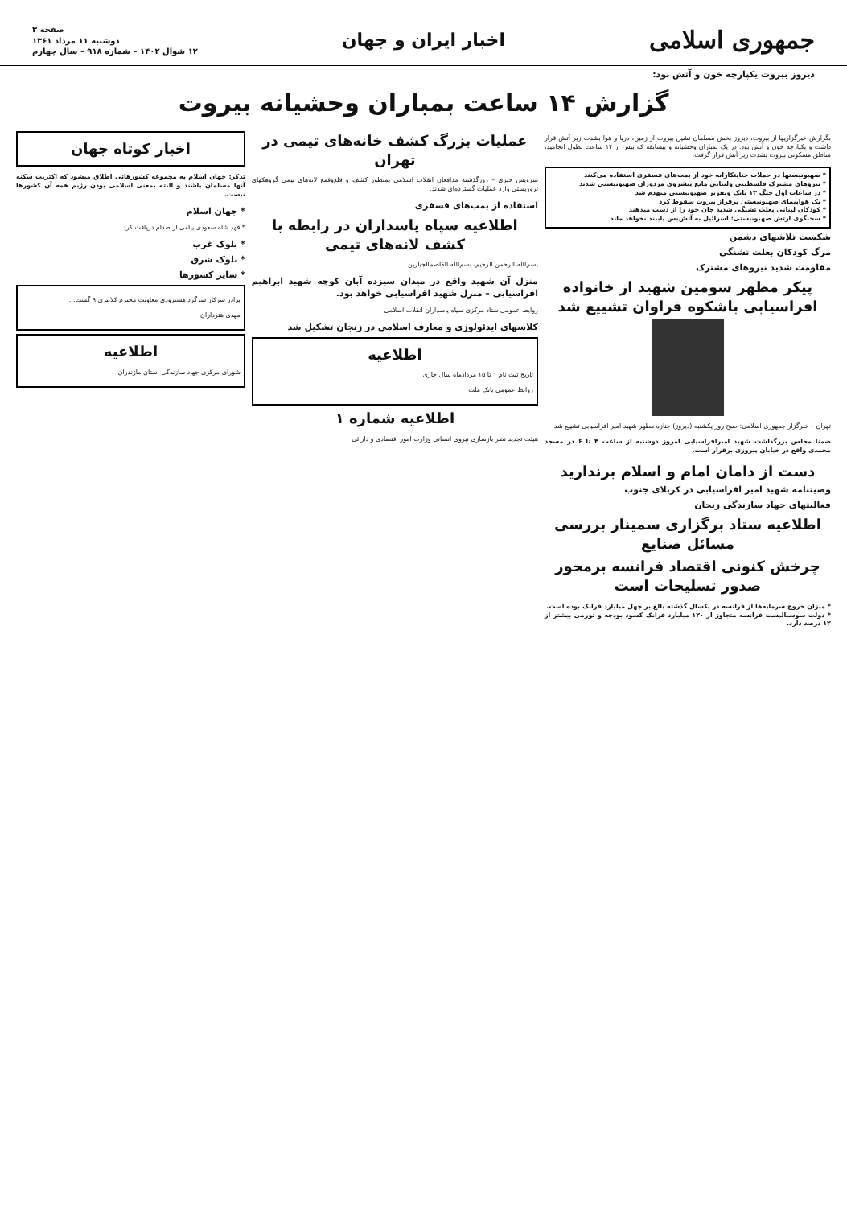جمهوری اسلامی
اخبار ایران و جهان
صفحه ۳
دوشنبه ۱۱ مرداد ۱۳۶۱
۱۲ شوال ۱۴۰۲ – شماره ۹۱۸ – سال چهارم
دیروز بیروت یکپارچه خون و آتش بود:
گزارش ۱۴ ساعت بمباران وحشیانه بیروت
بگزارش خبرگزاریها از بیروت، دیروز بخش مسلمان نشین بیروت از زمین، دریا و هوا بشدت زیر آتش قرار داشت و یکپارچه خون و آتش بود. در یک بمباران وحشیانه و بیسابقه که بیش از ۱۴ ساعت بطول انجامید، مناطق مسکونی بیروت بشدت زیر آتش قرار گرفت.
* صهیونیستها در حملات جنایتکارانه خود از بمب‌های فسفری استفاده می‌کنند
* نیروهای مشترک فلسطینی ولبنانی مانع پیشروی مزدوران صهیونیستی شدند
* در ساعات اول جنگ ۱۳ تانک ونفربر صهیونیستی منهدم شد
* یک هواپیمای صهیونیستی برفراز بیروت سقوط کرد
* کودکان لبنانی بعلت تشنگی شدید جان خود را از دست میدهند
* سخنگوی ارتش صهیونیستی: اسرائیل به آتش‌بس پایبند نخواهد ماند
شکست تلاشهای دشمن
مرگ کودکان بعلت تشنگی
مقاومت شدید نیروهای مشترک
پیکر مطهر سومین شهید از خانواده افراسیابی باشکوه فراوان تشییع شد
تهران – خبرگزار جمهوری اسلامی: صبح روز یکشنبه (دیروز) جنازه مطهر شهید امیر افراسیابی تشییع شد.
ضمنا مجلس بزرگداشت شهید امیرافراسیابی امروز دوشنبه از ساعت ۴ تا ۶ در مسجد محمدی واقع در خیابان پیروزی برقرار است.
دست از دامان امام و اسلام برندارید
وصیتنامه شهید امیر افراسیابی در کربلای جنوب
فعالیتهای جهاد سازندگی زنجان
اطلاعیه ستاد برگزاری سمینار بررسی مسائل صنایع
چرخش کنونی اقتصاد فرانسه برمحور صدور تسلیحات است
* میزان خروج سرمایه‌ها از فرانسه در یکسال گذشته بالغ بر چهل میلیارد فرانک بوده است.
* دولت سوسیالیست فرانسه متجاوز از ۱۲۰ میلیارد فرانک کسود بودجه و تورمی بیشتر از ۱۲ درصد دارد.
عملیات بزرگ کشف خانه‌های تیمی در تهران
سرویس خبری – روزگذشته مدافعان انقلاب اسلامی بمنظور کشف و قلع‌وقمع لانه‌های تیمی گروهکهای تروریستی وارد عملیات گسترده‌ای شدند.
استفاده از بمب‌های فسفری
اطلاعیه سپاه پاسداران در رابطه با کشف لانه‌های تیمی
بسم‌الله الرحمن الرحیم، بسم‌الله القاصم‌الجبارین
منزل آن شهید واقع در میدان سیزده آبان کوچه شهید ابراهیم افراسیابی – منزل شهید افراسیابی خواهد بود.
روابط عمومی ستاد مرکزی سپاه پاسداران انقلاب اسلامی
کلاسهای ایدئولوژی و معارف اسلامی در زنجان تشکیل شد
اطلاعیه
تاریخ ثبت نام ۱ تا ۱۵ مردادماه سال جاری
روابط عمومی بانک ملت
اطلاعیه شماره ۱
هیئت تجدید نظر بازسازی نیروی انسانی وزارت امور اقتصادی و دارائی
اخبار کوتاه جهان
تذکر: جهان اسلام به مجموعه کشورهائی اطلاق میشود که اکثریت سکنه آنها مسلمان باشند و البته بمعنی اسلامی بودن رژیم همه آن کشورها نیست.
* جهان اسلام
* فهد شاه سعودی پیامی از صدام دریافت کرد.
* بلوک غرب
* بلوک شرق
* سایر کشورها
برادر سرکار سرگرد هشترودی معاونت محترم کلانتری ۹ گشت...
مهدی هترداران
اطلاعیه
شورای مرکزی جهاد سازندگی استان مازندران